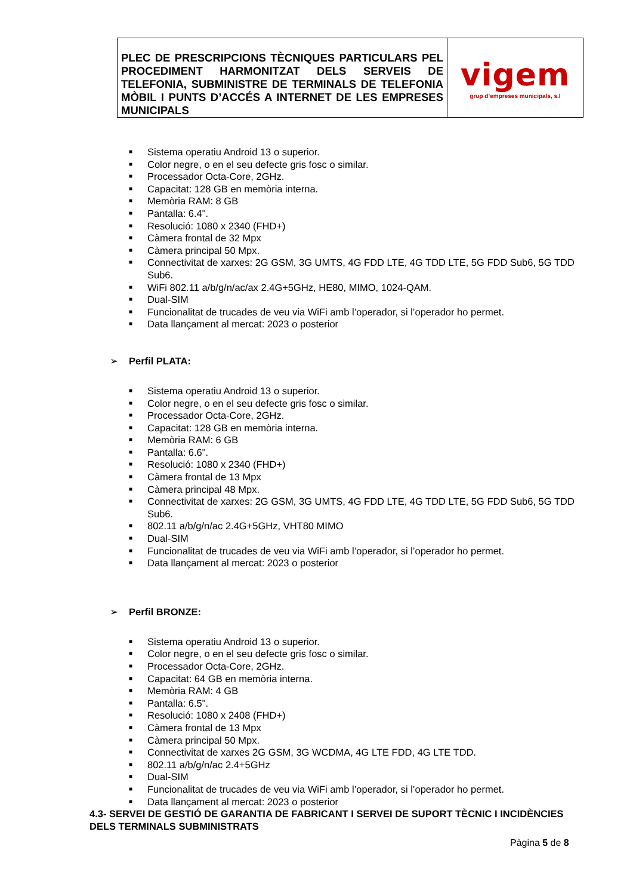| PLEC DE PRESCRIPCIONS TÈCNIQUES PARTICULARS PEL PROCEDIMENT HARMONITZAT DELS SERVEIS DE TELEFONIA, SUBMINISTRE DE TERMINALS DE TELEFONIA MÒBIL I PUNTS D’ACCÉS A INTERNET DE LES EMPRESES MUNICIPALS | vigem grup d’empreses municipals, s.l |
■ Sistema operatiu Android 13 o superior.
■ Color negre, o en el seu defecte gris fosc o similar.
■ Processador Octa-Core, 2GHz.
■ Capacitat: 128 GB en memòria interna.
■ Memòria RAM: 8 GB
■ Pantalla: 6.4".
■ Resolució: 1080 x 2340 (FHD+)
■ Càmera frontal de 32 Mpx
■ Càmera principal 50 Mpx.
■ Connectivitat de xarxes: 2G GSM, 3G UMTS, 4G FDD LTE, 4G TDD LTE, 5G FDD Sub6, 5G TDD Sub6.
■ WiFi 802.11 a/b/g/n/ac/ax 2.4G+5GHz, HE80, MIMO, 1024-QAM.
■ Dual-SIM
■ Funcionalitat de trucades de veu via WiFi amb l’operador, si l’operador ho permet.
■ Data llançament al mercat: 2023 o posterior
➢ Perfil PLATA:
■ Sistema operatiu Android 13 o superior.
■ Color negre, o en el seu defecte gris fosc o similar.
■ Processador Octa-Core, 2GHz.
■ Capacitat: 128 GB en memòria interna.
■ Memòria RAM: 6 GB
■ Pantalla: 6.6".
■ Resolució: 1080 x 2340 (FHD+)
■ Càmera frontal de 13 Mpx
■ Càmera principal 48 Mpx.
■ Connectivitat de xarxes: 2G GSM, 3G UMTS, 4G FDD LTE, 4G TDD LTE, 5G FDD Sub6, 5G TDD Sub6.
■ 802.11 a/b/g/n/ac 2.4G+5GHz, VHT80 MIMO
■ Dual-SIM
■ Funcionalitat de trucades de veu via WiFi amb l’operador, si l’operador ho permet.
■ Data llançament al mercat: 2023 o posterior
➢ Perfil BRONZE:
■ Sistema operatiu Android 13 o superior.
■ Color negre, o en el seu defecte gris fosc o similar.
■ Processador Octa-Core, 2GHz.
■ Capacitat: 64 GB en memòria interna.
■ Memòria RAM: 4 GB
■ Pantalla: 6.5".
■ Resolució: 1080 x 2408 (FHD+)
■ Càmera frontal de 13 Mpx
■ Càmera principal 50 Mpx.
■ Connectivitat de xarxes 2G GSM, 3G WCDMA, 4G LTE FDD, 4G LTE TDD.
■ 802.11 a/b/g/n/ac 2.4+5GHz
■ Dual-SIM
■ Funcionalitat de trucades de veu via WiFi amb l’operador, si l’operador ho permet.
■ Data llançament al mercat: 2023 o posterior
4.3- SERVEI DE GESTIÓ DE GARANTIA DE FABRICANT I SERVEI DE SUPORT TÈCNIC I INCIDÈNCIES DELS TERMINALS SUBMINISTRATS
Pàgina 5 de 8